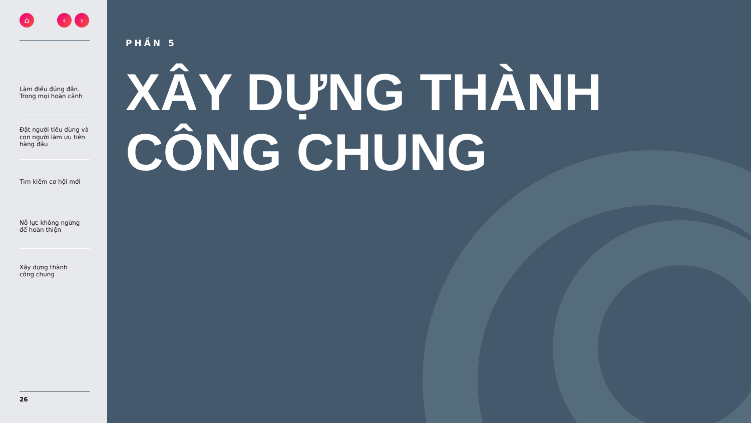⌂ ‹ ›
Làm điều đúng đắn.
Trong mọi hoàn cảnh
Đặt người tiêu dùng và con người làm ưu tiên hàng đầu
Tìm kiếm cơ hội mới
Nỗ lực không ngừng
để hoàn thiện
Xây dựng thành
công chung
26
PHẦN 5
XÂY DỰNG THÀNH
CÔNG CHUNG